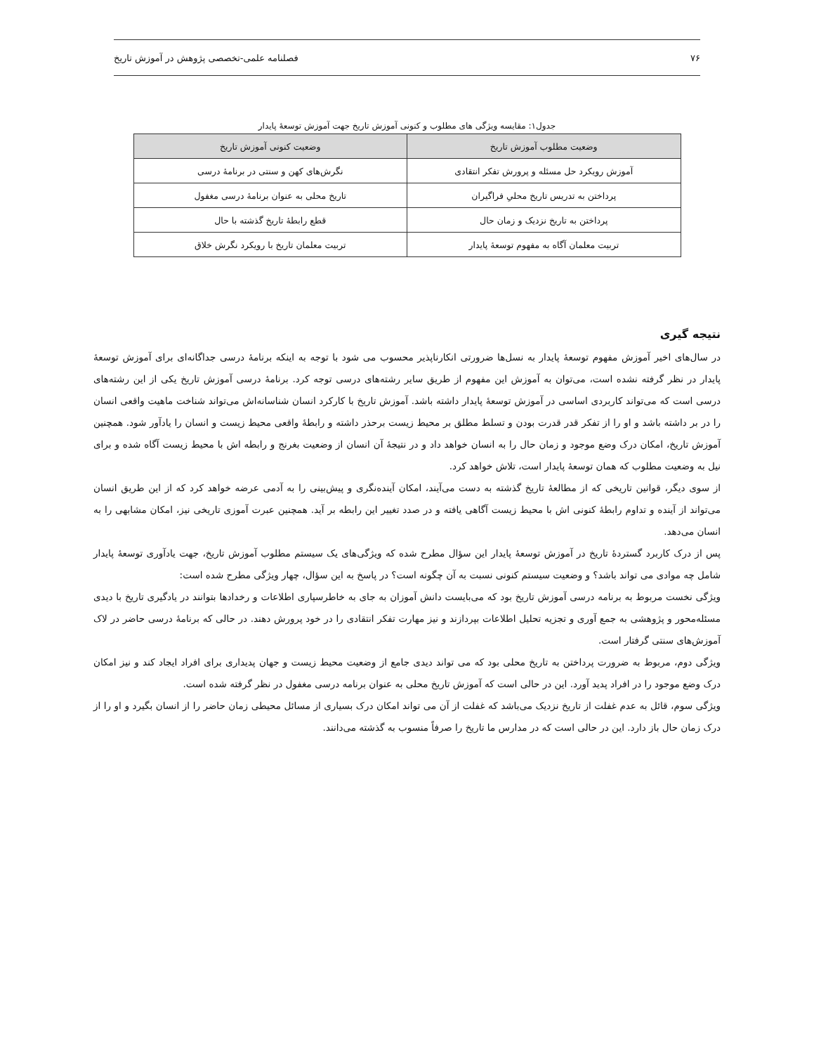۷۶ فصلنامه علمی-تخصصی پژوهش در آموزش تاریخ
جدول۱: مقایسه ویژگی های مطلوب و کنونی آموزش تاریخ جهت آموزش توسعهٔ پایدار
| وضعیت مطلوب آموزش تاریخ | وضعیت کنونی آموزش تاریخ |
| --- | --- |
| آموزش رویکرد حل مسئله و پرورش تفکر انتقادی | نگرش‌های کهن و سنتی در برنامهٔ درسی |
| پرداختن به تدریس تاریخ محلیِ فراگیران | تاریخ محلی به عنوان برنامهٔ درسی مغفول |
| پرداختن به تاریخ نزدیک و زمان حال | قطع رابطهٔ تاریخ گذشته با حال |
| تربیت معلمان آگاه به مفهوم توسعهٔ پایدار | تربیت معلمان تاریخ با رویکرد نگرش خلاق |
نتیجه گیری
در سال‌های اخیر آموزش مفهوم توسعهٔ پایدار به نسل‌ها ضرورتی انکارناپذیر محسوب می شود با توجه به اینکه برنامهٔ درسی جداگانه‌ای برای آموزش توسعهٔ پایدار در نظر گرفته نشده است، می‌توان به آموزش این مفهوم از طریق سایر رشته‌های درسی توجه کرد. برنامهٔ درسی آموزش تاریخ یکی از این رشته‌های درسی است که می‌تواند کاربردی اساسی در آموزش توسعهٔ پایدار داشته باشد. آموزش تاریخ با کارکرد انسان شناسانه‌اش می‌تواند شناخت ماهیت واقعی انسان را در بر داشته باشد و او را از تفکر قدر قدرت بودن و تسلط مطلق بر محیط زیست برحذر داشته و رابطهٔ واقعی محیط زیست و انسان را یادآور شود. همچنین آموزش تاریخ، امکان درک وضع موجود و زمان حال را به انسان خواهد داد و در نتیجهٔ آن انسان از وضعیت بغرنج و رابطه اش با محیط زیست آگاه شده و برای نیل به وضعیت مطلوب که همان توسعهٔ پایدار است، تلاش خواهد کرد.
از سوی دیگر، قوانین تاریخی که از مطالعهٔ تاریخ گذشته به دست می‌آیند، امکان آینده‌نگری و پیش‌بینی را به آدمی عرضه خواهد کرد که از این طریق انسان می‌تواند از آینده و تداوم رابطهٔ کنونی اش با محیط زیست آگاهی یافته و در صدد تغییر این رابطه بر آید. همچنین عبرت آموزی تاریخی نیز، امکان مشابهی را به انسان می‌دهد.
پس از درک کاربرد گستردهٔ تاریخ در آموزش توسعهٔ پایدار این سؤال مطرح شده که ویژگی‌های یک سیستم مطلوب آموزش تاریخ، جهت یادآوری توسعهٔ پایدار شامل چه موادی می تواند باشد؟ و وضعیت سیستم کنونی نسبت به آن چگونه است؟ در پاسخ به این سؤال، چهار ویژگی مطرح شده است:
ویژگی نخست مربوط به برنامه درسی آموزش تاریخ بود که می‌بایست دانش آموزان به جای به خاطرسپاری اطلاعات و رخدادها بتوانند در یادگیری تاریخ با دیدی مسئله‌محور و پژوهشی به جمع آوری و تجزیه تحلیل اطلاعات بپردازند و نیز مهارت تفکر انتقادی را در خود پرورش دهند. در حالی که برنامهٔ درسی حاضر در لاک آموزش‌های سنتی گرفتار است.
ویژگی دوم، مربوط به ضرورت پرداختن به تاریخ محلی بود که می تواند دیدی جامع از وضعیت محیط زیست و جهان پدیداری برای افراد ایجاد کند و نیز امکان درک وضع موجود را در افراد پدید آورد. این در حالی است که آموزش تاریخ محلی به عنوان برنامه درسی مغفول در نظر گرفته شده است.
ویژگی سوم، قائل به عدم غفلت از تاریخ نزدیک می‌باشد که غفلت از آن می تواند امکان درک بسیاری از مسائل محیطی زمان حاضر را از انسان بگیرد و او را از درک زمان حال باز دارد. این در حالی است که در مدارس ما تاریخ را صرفاً منسوب به گذشته می‌دانند.